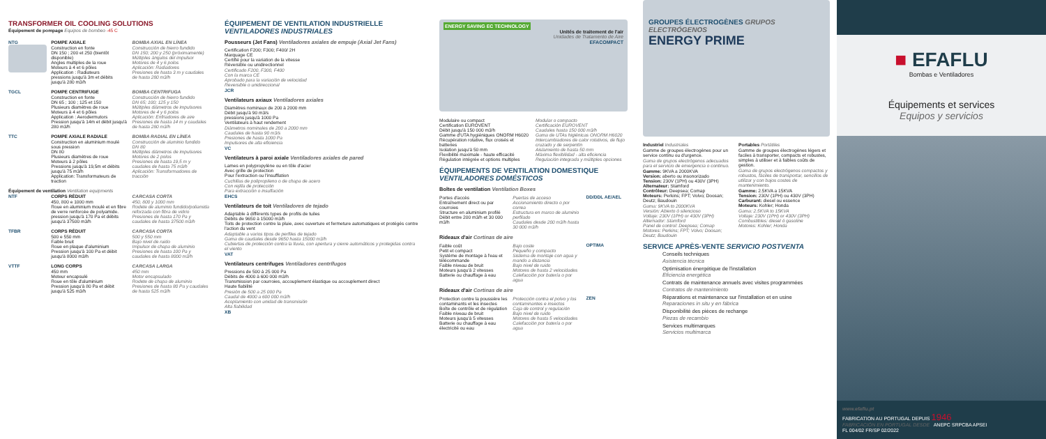TRANSFORMER OIL COOLING SOLUTIONS
Équipement de pompage Equipos de bombeo -45 C
NTG POMPE AXIALE
Construction en fonte
DN 150 ; 200 et 250 (bientôt disponible)
Angles multiples de la roue
Moteurs à 4 et 6 pôles
Application : Radiateurs
pressions jusqu'à 3m et débits jusqu'à 280 m3/h
BOMBA AXIAL EN LÍNEA
Construcción de hierro fundido
DN 150; 200 y 250 (próximamente)
Múltiples ángulos del impulsor
Motores de 4 y 6 polos
Aplicación: Radiadores
Presiones de hasta 3 m y caudales de hasta 280 m3/h
TGCL POMPE CENTRIFUGE
Construction en fonte
DN 65 ; 100 ; 125 et 150
Plusieurs diamètres de roue
Moteurs à 4 et 6 pôles
Application : Aerodermutors
Pression jusqu'à 14m et débit jusqu'à 280 m3/h
BOMBA CENTRIFUGA
Construcción de hierro fundido
DN 65; 100; 125 y 150
Múltiples diámetros de impulsores
Motores de 4 y 6 polos
Aplicación: Enfriadores de aire
Presiones de hasta 14 m y caudales de hasta 280 m3/h
TTC POMPE AXIALE RADIALE
Construction en aluminium moulé sous pression
DN 80
Plusieurs diamètres de roue
Moteurs à 2 pôles
Pressions jusqu'à 19,5m et débits jusqu'à 75 m3/h
Application: Transformateurs de traction
BOMBA RADIAL EN LÍNEA
Construcción de aluminio fundido
DN 80
Múltiples diámetros de impulsores
Motores de 2 polos
Presiones de hasta 19,5 m y caudales de hasta 75 m3/h
Aplicación: Transformadores de tracción
Équipement de ventilation Ventilation equipments
NTF CORPS RÉDUIT
450, 800 e 1000 mm
Roue en aluminium moulé et en fibre de verre renforcée de polyamide.
pression jusqu'à 170 Pa et débits jusqu'à 37500 m3/h
CARCASA CORTA
450, 800 y 1000 mm
Rodete de aluminio fundido/poliamida reforzada con fibra de vidrio
Presiones de hasta 170 Pa y caudales de hasta 37500 m3/h
TFBR CORPS RÉDUIT
500 e 550 mm
Faible bruit
Roue en plaque d'aluminium
Pression jusqu'à 100 Pa et débit jusqu'à 8000 m3/h
CARCASA CORTA
500 y 550 mm
Bajo nivel de ruido
Impulsor de chapa de aluminio
Presiones de hasta 100 Pa y caudales de hasta 8000 m3/h
VTTF LONG CORPS
450 mm
Moteur encapsulé
Roue en tôle d'aluminium
Pression jusqu'à 80 Pa et débit jusqu'à 525 m3/h
CARCASA LARGA
450 mm
Motor encapsulado
Rodete de chapa de aluminio
Presiones de hasta 80 Pa y caudales de hasta 525 m3/h
ÉQUIPEMENT DE VENTILATION INDUSTRIELLE
VENTILADORES INDUSTRIALES
Pousseurs (Jet Fans) Ventiladores axiales de empuje (Axial Jet Fans)
Certification F200; F300; F400/ 2H
Marquage CE
Certifié pour la variation de la vitesse
Réversible ou unidirectionnel
Certificado F200, F300, F400
Con la marca CE
Aprobado para la variación de velocidad
Reversible o unidireccional
JCR
Ventilateurs axiaux Ventiladores axiales
Diamètres nominaux de 200 à 2000 mm
Débit jusqu'à 90 m3/s
pressions jusqu'à 1000 Pa
Ventilateurs à haut rendement
Diámetros nominales de 200 a 2000 mm
Caudales de hasta 90 m3/s
Presiones de hasta 1000 Pa
Impulsores de alta eficiencia
VC
Ventilateurs à paroi axiale Ventiladores axiales de pared
Lames en polypropylène ou en tôle d'acier
Avec grille de protection
Pour l'extraction ou l'insufflation
Cuchillas de polipropileno o de chapa de acero
Con rejilla de protección
Para extracción o insuflación
EHCS
Ventilateurs de toit Ventiladores de tejado
Adaptable à différents types de profils de tuiles
Débits de 9650 à 15000 m3/h
Toits de protection contre la pluie, avec ouverture et fermeture automatiques et protégés contre l'action du vent
Adaptable a varios tipos de perfiles de tejado
Gama de caudales desde 9650 hasta 15000 m3/h
Cubiertas de protección contra la lluvia, con apertura y cierre automáticos y protegidas contra el viento
VAT
Ventilateurs centrifuges Ventiladores centrífugos
Pressions de 500 à 25 000 Pa
Débits de 4000 à 600 000 m3/h
Transmission par courroies, accouplement élastique ou accouplement direct
Haute fiabilité
Presión de 500 a 25 000 Pa
Caudal de 4000 a 600 000 m3/h
Acoplamiento con unidad de transmisión
Alta fiabilidad
XB
ENERGY SAVING EC TECHNOLOGY
Unités de traitement de l'air
Unidades de Tratamento de Aire
EFACOMPACT
Modulaire ou compact
Certification EUROVENT
Débit jusqu'à 150 000 m3/h
Gamme d'UTA hygiéniques ONORM H6020
Récupération rotative, flux croisés et batteries
Isolation jusqu'à 50 mm
Flexibilité maximale - haute efficacité
Régulation intégrée et options multiples
Modular o compacto
Certificación EUROVENT
Caudales hasta 150 000 m3/h
Gama de UTAs higiénicas ONORM H6020
Intercambiadores de calor rotativos, de flujo cruzado y de serpentín
Aislamiento de hasta 50 mm
Máxima flexibilidad - alta eficiencia
Regulación integrada y múltiples opciones
ÉQUIPEMENTS DE VENTILATION DOMESTIQUE
VENTILADORES DOMÉSTICOS
Boîtes de ventilation Ventilation Boxes
Portes d'accès
Entraînement direct ou par courroies
Structure en aluminium profilé
Débit entre 200 m3/h et 30 000 m3/h
Puertas de acceso
Accionamiento directo o por correa
Estructura en marco de aluminio perfilado
Caudales desde 200 m3/h hasta 30 000 m3/h
DD/DDL AE/AEL
Rideaux d'air Cortinas de aire
Faible coût
Petit et compact
Système de montage à l'eau et télécommande
Faible niveau de bruit
Moteurs jusqu'à 2 vitesses
Batterie ou chauffage à eau
Bajo coste
Pequeño y compacto
Sistema de montaje con agua y mando a distancia
Bajo nivel de ruido
Motores de hasta 2 velocidades
Calefacción por batería o por agua
OPTIMA
Rideaux d'air Cortinas de aire
Protection contre la poussière les contaminants et les insectes
Boîte de contrôle et de régulation
Faible niveau de bruit
Moteurs jusqu'à 5 vitesses
Batterie ou chauffage à eau électricité ou eau
Protección contra el polvo y los contaminantes e insectos
Caja de control y regulación
Bajo nivel de ruido
Motores de hasta 5 velocidades
Calefacción por batería o por agua
ZEN
GROUPES ÉLECTROGÈNES GRUPOS ELECTRÓGENOS
ENERGY PRIME
Industriel Industriales
Gamme de groupes électrogènes pour un service continu ou d'urgence.
Gama de grupos electrógenos adecuados para el servicio de emergencia o continuo.
Gamme: 9KVA a 2000KVA
Version: aberto ou insonorizado
Tension: 230V (1PH) ou 430V (3PH)
Alternateur: Stamford
Contrôleur: Deepsea; Comap
Moteurs: Perkins; FPT; Volvo; Doosan; Deutz; Baudouin
Gama: 9KVA to 2000KVA
Versión: Abierto ó silencioso
Voltaje: 230V (1PH) or 430V (3PH)
Alternador: Stamford
Panel de control: Deepsea; Comap
Motores: Perkins; FPT; Volvo; Doosan; Deutz; Baudouin
Portables Portátiles
Gamme de groupes électrogènes légers et faciles à transporter, compacts et robustes, simples à utiliser et à faibles coûts de gestion.
Gama de grupos electrógenos compactos y robustos, fáciles de transportar, sencillos de utilizar y con bajos costes de mantenimiento.
Gamme: 2.5KVA a 15KVA
Tension: 230V (1PH) ou 430V (3PH)
Carburant: diesel ou essence
Moteurs: Kohler; Honda
Gama: 2.5KVA to 15KVA
Voltaje: 230V (1PH) or 430V (3PH)
Combustibles: diesel ó gasoline
Motores: Kohler; Honda
SERVICE APRÈS-VENTE SERVICIO POSTVENTA
Conseils techniques
Asistencia técnica
Optimisation énergétique de l'installation
Eficiencia energética
Contrats de maintenance annuels avec visites programmées
Contratos de mantenimiento
Réparations et maintenance sur l'installation et en usine
Reparaciones in situ y en fábrica
Disponibilité des pièces de rechange
Piezas de recambio
Services multimarques
Servicios multimarca
■ EFAFLU
Bombas e Ventiladores
Équipements et services
Equipos y servicios
www.efaflu.pt
FABRICATION AU PORTUGAL DEPUIS 1946
FABRICACIÓN EN PORTUGAL DESDE ANEPC SRPCBA APSEI
FL 004/02 FR/SP 02/2022